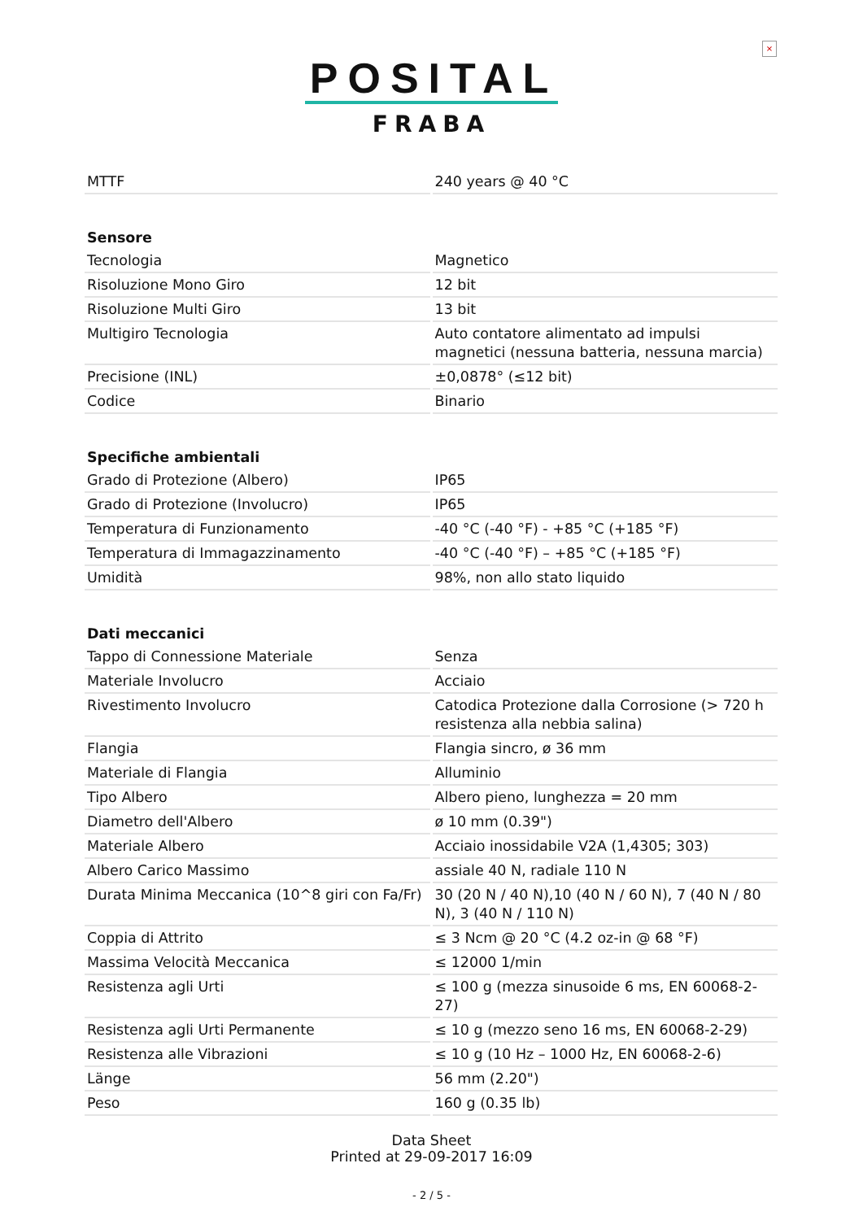×
POSITAL
FRABA
| MTTF | 240 years @ 40 °C |
| Sensore | |
| Tecnologia | Magnetico |
| Risoluzione Mono Giro | 12 bit |
| Risoluzione Multi Giro | 13 bit |
| Multigiro Tecnologia | Auto contatore alimentato ad impulsi magnetici (nessuna batteria, nessuna marcia) |
| Precisione (INL) | ±0,0878° (≤12 bit) |
| Codice | Binario |
| Specifiche ambientali | |
| Grado di Protezione (Albero) | IP65 |
| Grado di Protezione (Involucro) | IP65 |
| Temperatura di Funzionamento | -40 °C (-40 °F) - +85 °C (+185 °F) |
| Temperatura di Immagazzinamento | -40 °C (-40 °F) – +85 °C (+185 °F) |
| Umidità | 98%, non allo stato liquido |
| Dati meccanici | |
| Tappo di Connessione Materiale | Senza |
| Materiale Involucro | Acciaio |
| Rivestimento Involucro | Catodica Protezione dalla Corrosione (> 720 h resistenza alla nebbia salina) |
| Flangia | Flangia sincro, ø 36 mm |
| Materiale di Flangia | Alluminio |
| Tipo Albero | Albero pieno, lunghezza = 20 mm |
| Diametro dell'Albero | ø 10 mm (0.39") |
| Materiale Albero | Acciaio inossidabile V2A (1,4305; 303) |
| Albero Carico Massimo | assiale 40 N, radiale 110 N |
| Durata Minima Meccanica (10^8 giri con Fa/Fr) | 30 (20 N / 40 N),10 (40 N / 60 N), 7 (40 N / 80 N), 3 (40 N / 110 N) |
| Coppia di Attrito | ≤ 3 Ncm @ 20 °C (4.2 oz-in @ 68 °F) |
| Massima Velocità Meccanica | ≤ 12000 1/min |
| Resistenza agli Urti | ≤ 100 g (mezza sinusoide 6 ms, EN 60068-2-27) |
| Resistenza agli Urti Permanente | ≤ 10 g (mezzo seno 16 ms, EN 60068-2-29) |
| Resistenza alle Vibrazioni | ≤ 10 g (10 Hz – 1000 Hz, EN 60068-2-6) |
| Länge | 56 mm (2.20") |
| Peso | 160 g (0.35 lb) |
Data Sheet
Printed at 29-09-2017 16:09
- 2 / 5 -